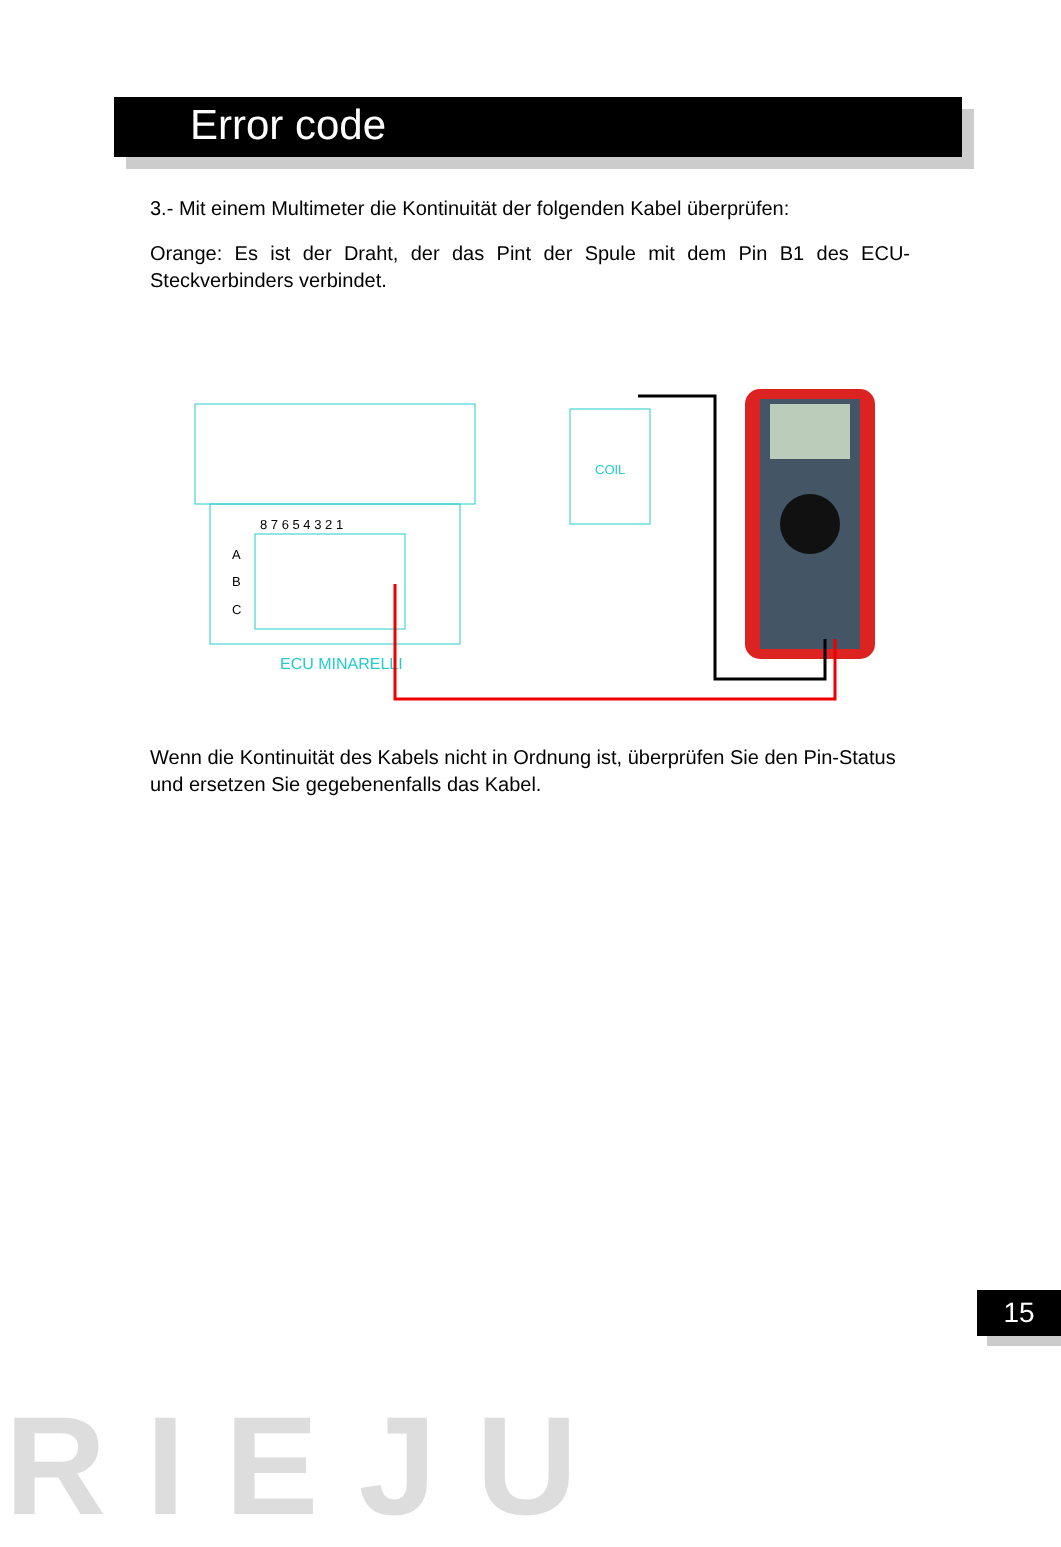Error code
3.- Mit einem Multimeter die Kontinuität der folgenden Kabel überprüfen:
Orange: Es ist der Draht, der das Pint der Spule mit dem Pin B1 des ECU-Steckverbinders verbindet.
8 7 6 5 4 3 2 1
A
B
C
ECU MINARELLI
COIL
Wenn die Kontinuität des Kabels nicht in Ordnung ist, überprüfen Sie den Pin-Status und ersetzen Sie gegebenenfalls das Kabel.
15
RIEJU